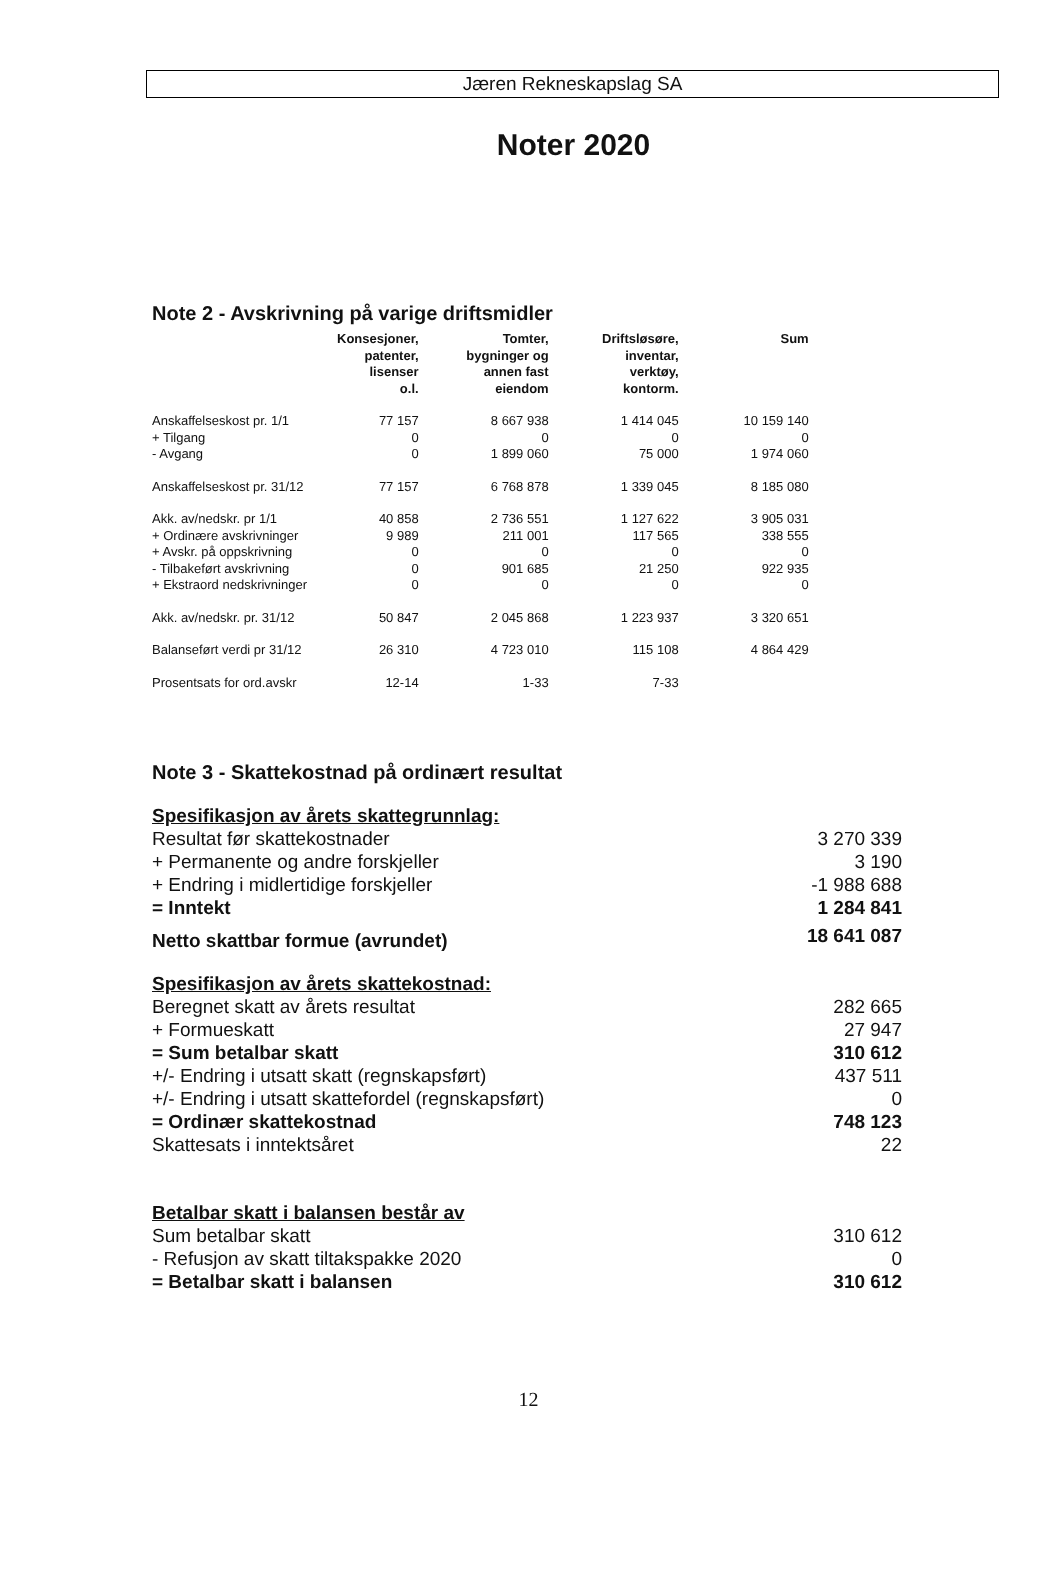Jæren Rekneskapslag SA
Noter 2020
Note 2 - Avskrivning på varige driftsmidler
| | Konsesjoner, patenter, lisenser o.l. | Tomter, bygninger og annen fast eiendom | Driftsløsøre, inventar, verktøy, kontorm. | Sum |
| --- | --- | --- | --- | --- |
| Anskaffelseskost pr. 1/1 | 77 157 | 8 667 938 | 1 414 045 | 10 159 140 |
| + Tilgang | 0 | 0 | 0 | 0 |
| - Avgang | 0 | 1 899 060 | 75 000 | 1 974 060 |
| Anskaffelseskost pr. 31/12 | 77 157 | 6 768 878 | 1 339 045 | 8 185 080 |
| Akk. av/nedskr. pr 1/1 | 40 858 | 2 736 551 | 1 127 622 | 3 905 031 |
| + Ordinære avskrivninger | 9 989 | 211 001 | 117 565 | 338 555 |
| + Avskr. på oppskrivning | 0 | 0 | 0 | 0 |
| - Tilbakeført avskrivning | 0 | 901 685 | 21 250 | 922 935 |
| + Ekstraord nedskrivninger | 0 | 0 | 0 | 0 |
| Akk. av/nedskr. pr. 31/12 | 50 847 | 2 045 868 | 1 223 937 | 3 320 651 |
| Balanseført verdi pr 31/12 | 26 310 | 4 723 010 | 115 108 | 4 864 429 |
| Prosentsats for ord.avskr | 12-14 | 1-33 | 7-33 | |
Note 3 - Skattekostnad på ordinært resultat
| Spesifikasjon av årets skattegrunnlag: | |
| Resultat før skattekostnader | 3 270 339 |
| + Permanente og andre forskjeller | 3 190 |
| + Endring i midlertidige forskjeller | -1 988 688 |
| = Inntekt | 1 284 841 |
| Netto skattbar formue (avrundet) | 18 641 087 |
| Spesifikasjon av årets skattekostnad: | |
| Beregnet skatt av årets resultat | 282 665 |
| + Formueskatt | 27 947 |
| = Sum betalbar skatt | 310 612 |
| +/- Endring i utsatt skatt (regnskapsført) | 437 511 |
| +/- Endring i utsatt skattefordel (regnskapsført) | 0 |
| = Ordinær skattekostnad | 748 123 |
| Skattesats i inntektsåret | 22 |
| Betalbar skatt i balansen består av | |
| Sum betalbar skatt | 310 612 |
| - Refusjon av skatt tiltakspakke 2020 | 0 |
| = Betalbar skatt i balansen | 310 612 |
12